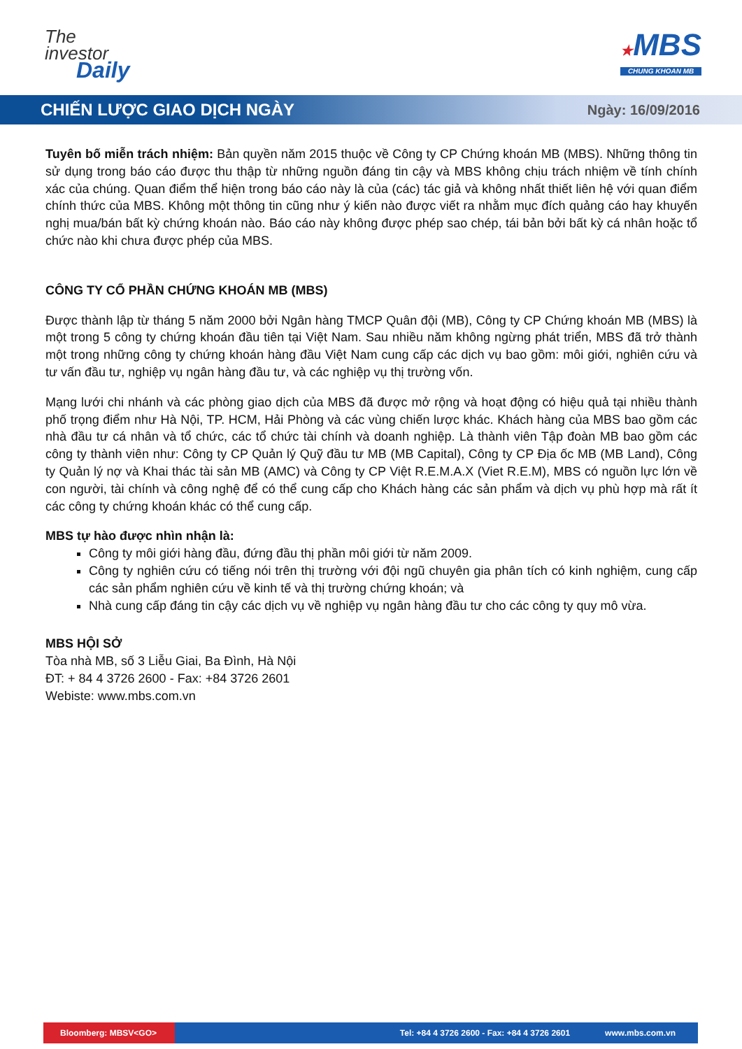The
investor
Daily
★MBS
CHUNG KHOAN MB
CHIẾN LƯỢC GIAO DỊCH NGÀY
Ngày: 16/09/2016
Tuyên bố miễn trách nhiệm: Bản quyền năm 2015 thuộc về Công ty CP Chứng khoán MB (MBS). Những thông tin sử dụng trong báo cáo được thu thập từ những nguồn đáng tin cậy và MBS không chịu trách nhiệm về tính chính xác của chúng. Quan điểm thể hiện trong báo cáo này là của (các) tác giả và không nhất thiết liên hệ với quan điểm chính thức của MBS. Không một thông tin cũng như ý kiến nào được viết ra nhằm mục đích quảng cáo hay khuyến nghị mua/bán bất kỳ chứng khoán nào. Báo cáo này không được phép sao chép, tái bản bởi bất kỳ cá nhân hoặc tổ chức nào khi chưa được phép của MBS.
CÔNG TY CỔ PHẦN CHỨNG KHOÁN MB (MBS)
Được thành lập từ tháng 5 năm 2000 bởi Ngân hàng TMCP Quân đội (MB), Công ty CP Chứng khoán MB (MBS) là một trong 5 công ty chứng khoán đầu tiên tại Việt Nam. Sau nhiều năm không ngừng phát triển, MBS đã trở thành một trong những công ty chứng khoán hàng đầu Việt Nam cung cấp các dịch vụ bao gồm: môi giới, nghiên cứu và tư vấn đầu tư, nghiệp vụ ngân hàng đầu tư, và các nghiệp vụ thị trường vốn.
Mạng lưới chi nhánh và các phòng giao dịch của MBS đã được mở rộng và hoạt động có hiệu quả tại nhiều thành phố trọng điểm như Hà Nội, TP. HCM, Hải Phòng và các vùng chiến lược khác. Khách hàng của MBS bao gồm các nhà đầu tư cá nhân và tổ chức, các tổ chức tài chính và doanh nghiệp. Là thành viên Tập đoàn MB bao gồm các công ty thành viên như: Công ty CP Quản lý Quỹ đầu tư MB (MB Capital), Công ty CP Địa ốc MB (MB Land), Công ty Quản lý nợ và Khai thác tài sản MB (AMC) và Công ty CP Việt R.E.M.A.X (Viet R.E.M), MBS có nguồn lực lớn về con người, tài chính và công nghệ để có thể cung cấp cho Khách hàng các sản phẩm và dịch vụ phù hợp mà rất ít các công ty chứng khoán khác có thể cung cấp.
MBS tự hào được nhìn nhận là:
Công ty môi giới hàng đầu, đứng đầu thị phần môi giới từ năm 2009.
Công ty nghiên cứu có tiếng nói trên thị trường với đội ngũ chuyên gia phân tích có kinh nghiệm, cung cấp các sản phẩm nghiên cứu về kinh tế và thị trường chứng khoán; và
Nhà cung cấp đáng tin cậy các dịch vụ về nghiệp vụ ngân hàng đầu tư cho các công ty quy mô vừa.
MBS HỘI SỞ
Tòa nhà MB, số 3 Liễu Giai, Ba Đình, Hà Nội
ĐT: + 84 4 3726 2600 - Fax: +84 3726 2601
Webiste: www.mbs.com.vn
Bloomberg: MBSV<GO>
Tel: +84 4 3726 2600 - Fax: +84 4 3726 2601 www.mbs.com.vn